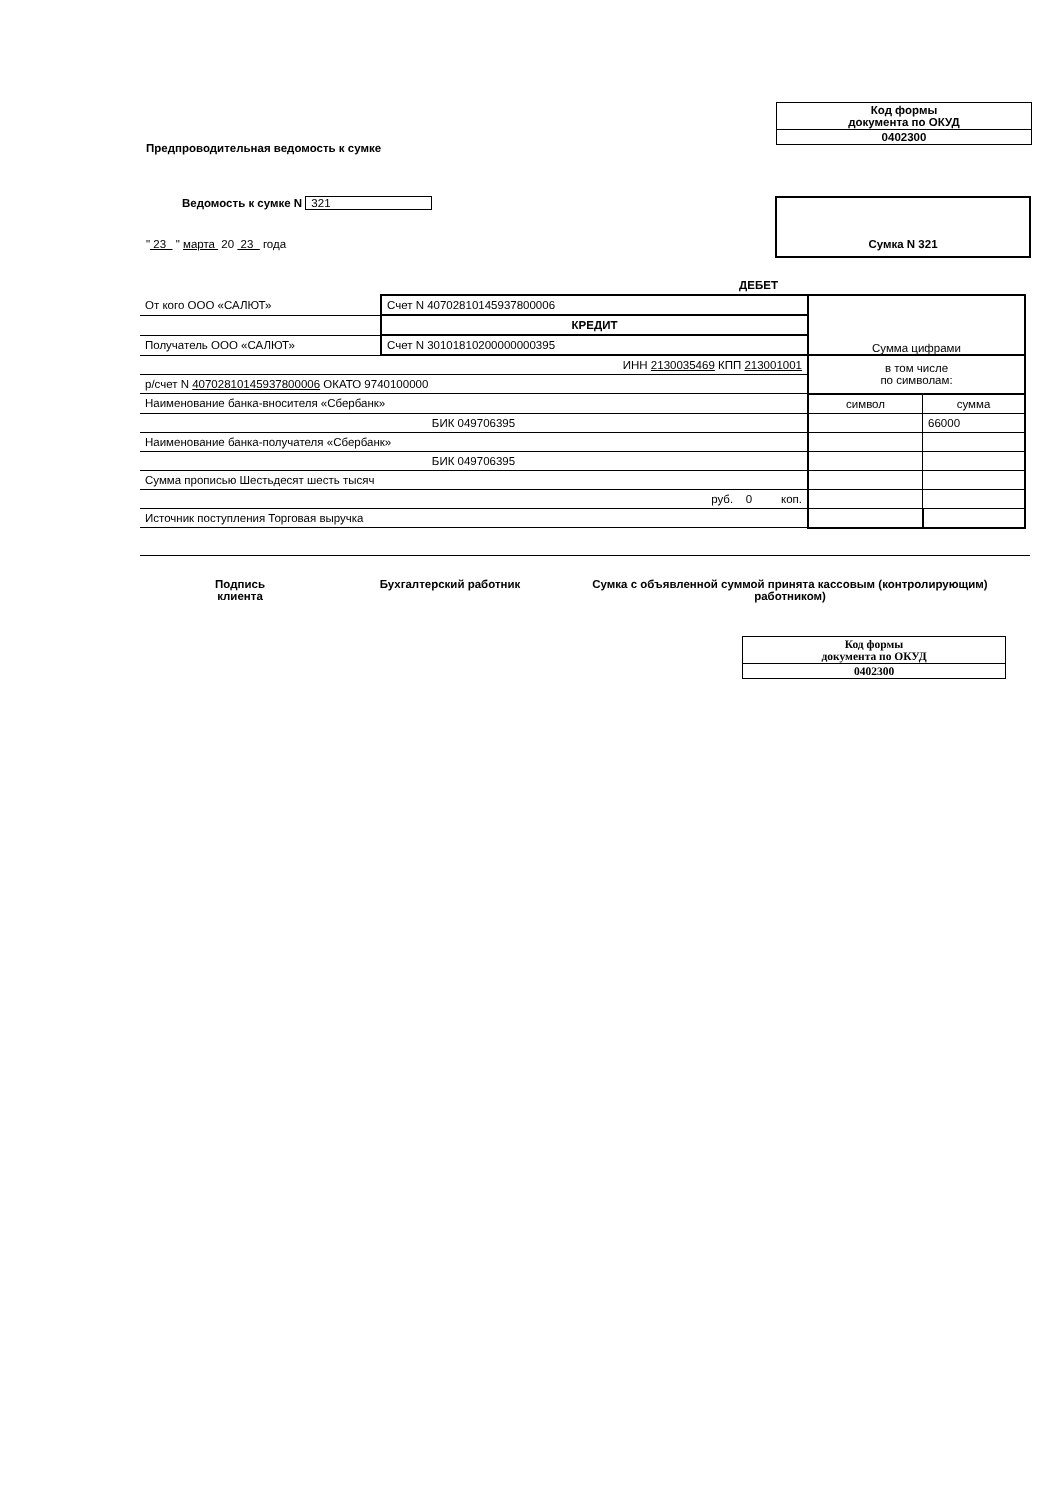Код формы
документа по ОКУД
0402300
Предпроводительная ведомость к сумке
Ведомость к сумке N 321
" 23 " марта 20 23 года
Сумка N 321
| | | ДЕБЕТ | | |
| От кого ООО «САЛЮТ» | Счет N 40702810145937800006 | | Сумма цифрами | |
| | КРЕДИТ | | | |
| Получатель ООО «САЛЮТ» | Счет N 30101810200000000395 | | | |
| ИНН 2130035469 КПП 213001001 | | | в том числе по символам: | |
| р/счет N 40702810145937800006 ОКАТО 9740100000 | | | | |
| Наименование банка-вносителя «Сбербанк» | | | символ | сумма |
| БИК 049706395 | | | | 66000 |
| Наименование банка-получателя «Сбербанк» | | | | |
| БИК 049706395 | | | | |
| Сумма прописью Шестьдесят шесть тысяч | | | | |
| руб. 0 коп. | | | | |
| Источник поступления Торговая выручка | | | | |
Подпись
клиента
Бухгалтерский работник Сумка с объявленной суммой принята кассовым (контролирующим) работником)
Код формы
документа по ОКУД
0402300